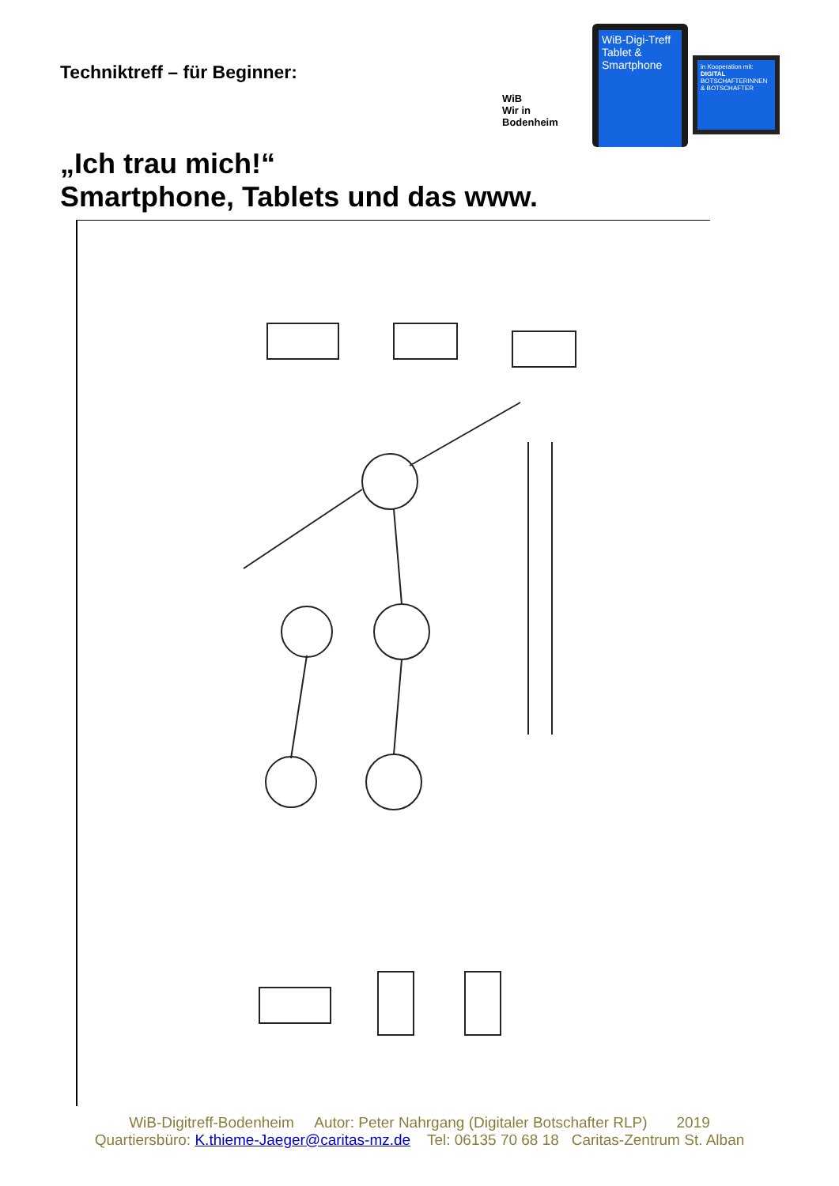Techniktreff – für Beginner:
WiB
Wir in Bodenheim
WiB-Digi-Treff
Tablet &
Smartphone
in Kooperation mit:
DIGITAL
BOTSCHAFTERINNEN & BOTSCHAFTER
„Ich trau mich!“
Smartphone, Tablets und das www.
WiB-Digitreff-Bodenheim Autor: Peter Nahrgang (Digitaler Botschafter RLP) 2019
Quartiersbüro: K.thieme-Jaeger@caritas-mz.de Tel: 06135 70 68 18 Caritas-Zentrum St. Alban